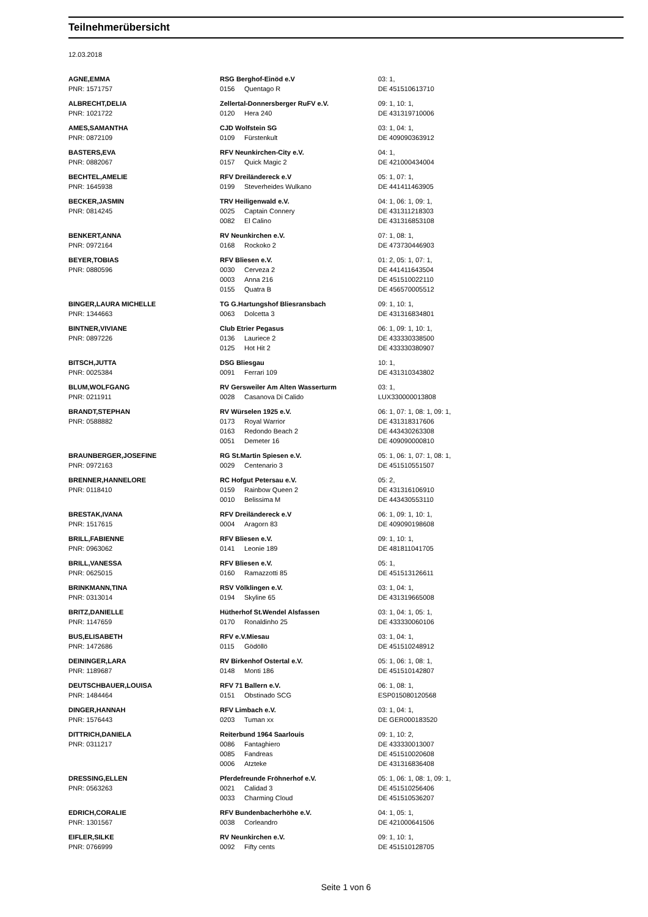Teilnehmerübersicht
12.03.2018
| AGNE,EMMA | RSG Berghof-Einöd e.V | | 03: 1, |
| PNR: 1571757 | 0156 | Quentago R | DE 451510613710 |
| ALBRECHT,DELIA | Zellertal-Donnersberger RuFV e.V. | | 09: 1, 10: 1, |
| PNR: 1021722 | 0120 | Hera 240 | DE 431319710006 |
| AMES,SAMANTHA | CJD Wolfstein SG | | 03: 1, 04: 1, |
| PNR: 0872109 | 0109 | Fürstenkult | DE 409090363912 |
| BASTERS,EVA | RFV Neunkirchen-City e.V. | | 04: 1, |
| PNR: 0882067 | 0157 | Quick Magic 2 | DE 421000434004 |
| BECHTEL,AMELIE | RFV Dreiländereck e.V | | 05: 1, 07: 1, |
| PNR: 1645938 | 0199 | Steverheides Wulkano | DE 441411463905 |
| BECKER,JASMIN | TRV Heiligenwald e.V. | | 04: 1, 06: 1, 09: 1, |
| PNR: 0814245 | 0025 | Captain Connery | DE 431311218303 |
| | 0082 | El Calino | DE 431316853108 |
| BENKERT,ANNA | RV Neunkirchen e.V. | | 07: 1, 08: 1, |
| PNR: 0972164 | 0168 | Rockoko 2 | DE 473730446903 |
| BEYER,TOBIAS | RFV Bliesen e.V. | | 01: 2, 05: 1, 07: 1, |
| PNR: 0880596 | 0030 | Cerveza 2 | DE 441411643504 |
| | 0003 | Anna 216 | DE 451510022110 |
| | 0155 | Quatra B | DE 456570005512 |
| BINGER,LAURA MICHELLE | TG G.Hartungshof Bliesransbach | | 09: 1, 10: 1, |
| PNR: 1344663 | 0063 | Dolcetta 3 | DE 431316834801 |
| BINTNER,VIVIANE | Club Etrier Pegasus | | 06: 1, 09: 1, 10: 1, |
| PNR: 0897226 | 0136 | Lauriece 2 | DE 433330338500 |
| | 0125 | Hot Hit 2 | DE 433330380907 |
| BITSCH,JUTTA | DSG Bliesgau | | 10: 1, |
| PNR: 0025384 | 0091 | Ferrari 109 | DE 431310343802 |
| BLUM,WOLFGANG | RV Gersweiler Am Alten Wasserturm | | 03: 1, |
| PNR: 0211911 | 0028 | Casanova Di Calido | LUX330000013808 |
| BRANDT,STEPHAN | RV Würselen 1925 e.V. | | 06: 1, 07: 1, 08: 1, 09: 1, |
| PNR: 0588882 | 0173 | Royal Warrior | DE 431318317606 |
| | 0163 | Redondo Beach 2 | DE 443430263308 |
| | 0051 | Demeter 16 | DE 409090000810 |
| BRAUNBERGER,JOSEFINE | RG St.Martin Spiesen e.V. | | 05: 1, 06: 1, 07: 1, 08: 1, |
| PNR: 0972163 | 0029 | Centenario 3 | DE 451510551507 |
| BRENNER,HANNELORE | RC Hofgut Petersau e.V. | | 05: 2, |
| PNR: 0118410 | 0159 | Rainbow Queen 2 | DE 431316106910 |
| | 0010 | Belissima M | DE 443430553110 |
| BRESTAK,IVANA | RFV Dreiländereck e.V | | 06: 1, 09: 1, 10: 1, |
| PNR: 1517615 | 0004 | Aragorn 83 | DE 409090198608 |
| BRILL,FABIENNE | RFV Bliesen e.V. | | 09: 1, 10: 1, |
| PNR: 0963062 | 0141 | Leonie 189 | DE 481811041705 |
| BRILL,VANESSA | RFV Bliesen e.V. | | 05: 1, |
| PNR: 0625015 | 0160 | Ramazzotti 85 | DE 451513126611 |
| BRINKMANN,TINA | RSV Völklingen e.V. | | 03: 1, 04: 1, |
| PNR: 0313014 | 0194 | Skyline 65 | DE 431319665008 |
| BRITZ,DANIELLE | Hütherhof St.Wendel Alsfassen | | 03: 1, 04: 1, 05: 1, |
| PNR: 1147659 | 0170 | Ronaldinho 25 | DE 433330060106 |
| BUS,ELISABETH | RFV e.V.Miesau | | 03: 1, 04: 1, |
| PNR: 1472686 | 0115 | Gödöllö | DE 451510248912 |
| DEININGER,LARA | RV Birkenhof Ostertal e.V. | | 05: 1, 06: 1, 08: 1, |
| PNR: 1189687 | 0148 | Monti 186 | DE 451510142807 |
| DEUTSCHBAUER,LOUISA | RFV 71 Ballern e.V. | | 06: 1, 08: 1, |
| PNR: 1484464 | 0151 | Obstinado SCG | ESP015080120568 |
| DINGER,HANNAH | RFV Limbach e.V. | | 03: 1, 04: 1, |
| PNR: 1576443 | 0203 | Tuman xx | DE GER000183520 |
| DITTRICH,DANIELA | Reiterbund 1964 Saarlouis | | 09: 1, 10: 2, |
| PNR: 0311217 | 0086 | Fantaghiero | DE 433330013007 |
| | 0085 | Fandreas | DE 451510020608 |
| | 0006 | Atzteke | DE 431316836408 |
| DRESSING,ELLEN | Pferdefreunde Fröhnerhof e.V. | | 05: 1, 06: 1, 08: 1, 09: 1, |
| PNR: 0563263 | 0021 | Calidad 3 | DE 451510256406 |
| | 0033 | Charming Cloud | DE 451510536207 |
| EDRICH,CORALIE | RFV Bundenbacherhöhe e.V. | | 04: 1, 05: 1, |
| PNR: 1301567 | 0038 | Corleandro | DE 421000641506 |
| EIFLER,SILKE | RV Neunkirchen e.V. | | 09: 1, 10: 1, |
| PNR: 0766999 | 0092 | Fifty cents | DE 451510128705 |
Seite 1 von 6